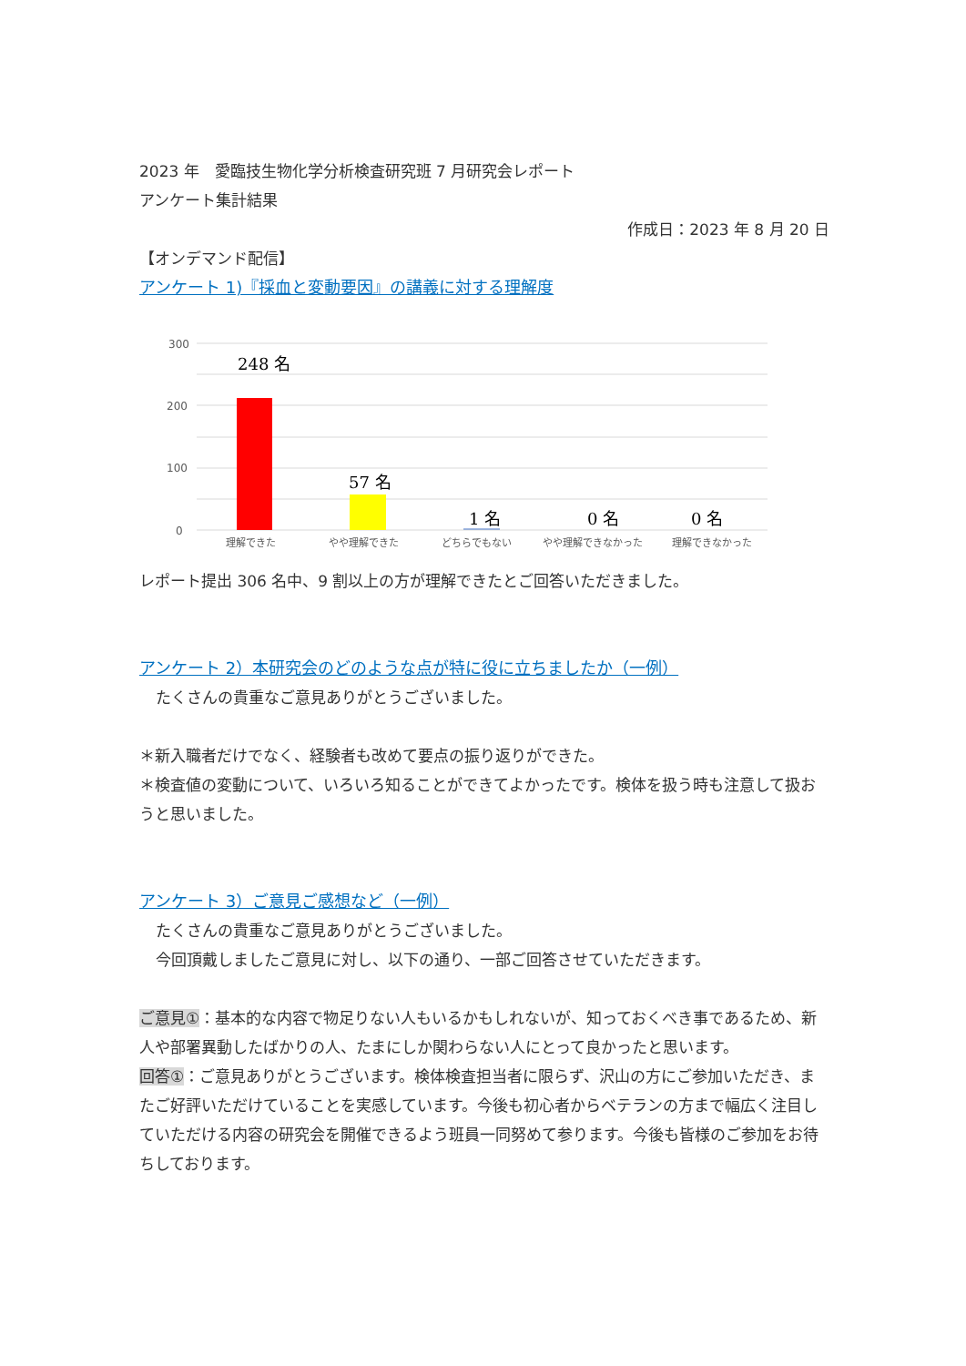2023 年　愛臨技生物化学分析検査研究班 7 月研究会レポート
アンケート集計結果
作成日：2023 年 8 月 20 日
【オンデマンド配信】
アンケート 1)『採血と変動要因』の講義に対する理解度
300
200
100
0
248 名
57 名
1 名
0 名
0 名
理解できた
やや理解できた
どちらでもない
やや理解できなかった
理解できなかった
レポート提出 306 名中、9 割以上の方が理解できたとご回答いただきました。
アンケート 2）本研究会のどのような点が特に役に立ちましたか（一例）
たくさんの貴重なご意見ありがとうございました。
＊新入職者だけでなく、経験者も改めて要点の振り返りができた。
＊検査値の変動について、いろいろ知ることができてよかったです。検体を扱う時も注意して扱おうと思いました。
アンケート 3）ご意見ご感想など（一例）
たくさんの貴重なご意見ありがとうございました。
今回頂戴しましたご意見に対し、以下の通り、一部ご回答させていただきます。
ご意見①：基本的な内容で物足りない人もいるかもしれないが、知っておくべき事であるため、新人や部署異動したばかりの人、たまにしか関わらない人にとって良かったと思います。
回答①：ご意見ありがとうございます。検体検査担当者に限らず、沢山の方にご参加いただき、またご好評いただけていることを実感しています。今後も初心者からベテランの方まで幅広く注目していただける内容の研究会を開催できるよう班員一同努めて参ります。今後も皆様のご参加をお待ちしております。